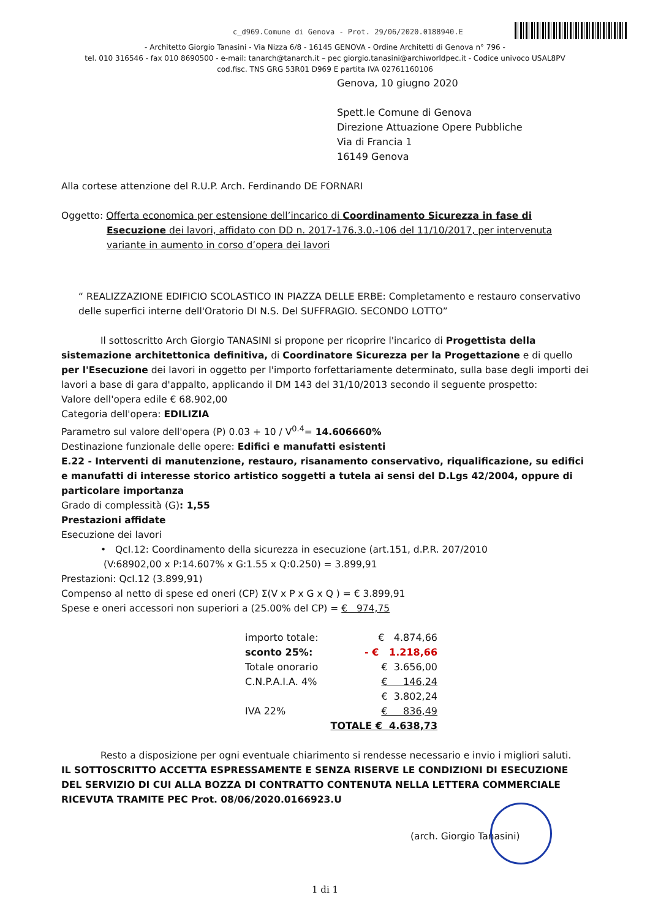c_d969.Comune di Genova - Prot. 29/06/2020.0188940.E
- Architetto Giorgio Tanasini - Via Nizza 6/8 - 16145 GENOVA - Ordine Architetti di Genova n° 796 -
tel. 010 316546 - fax 010 8690500 - e-mail: tanarch@tanarch.it – pec giorgio.tanasini@archiworldpec.it - Codice univoco USAL8PV
cod.fisc. TNS GRG 53R01 D969 E partita IVA 02761160106
Genova, 10 giugno 2020
Spett.le Comune di Genova
Direzione Attuazione Opere Pubbliche
Via di Francia 1
16149 Genova
Alla cortese attenzione del R.U.P. Arch. Ferdinando DE FORNARI
Oggetto: Offerta economica per estensione dell’incarico di Coordinamento Sicurezza in fase di Esecuzione dei lavori, affidato con DD n. 2017-176.3.0.-106 del 11/10/2017, per intervenuta variante in aumento in corso d’opera dei lavori
“ REALIZZAZIONE EDIFICIO SCOLASTICO IN PIAZZA DELLE ERBE: Completamento e restauro conservativo delle superfici interne dell'Oratorio DI N.S. Del SUFFRAGIO. SECONDO LOTTO”
Il sottoscritto Arch Giorgio TANASINI si propone per ricoprire l'incarico di Progettista della sistemazione architettonica definitiva, di Coordinatore Sicurezza per la Progettazione e di quello per l'Esecuzione dei lavori in oggetto per l'importo forfettariamente determinato, sulla base degli importi dei lavori a base di gara d'appalto, applicando il DM 143 del 31/10/2013 secondo il seguente prospetto:
Valore dell'opera edile € 68.902,00
Categoria dell'opera: EDILIZIA
Parametro sul valore dell'opera (P) 0.03 + 10 / V<sup>0.4</sup>= 14.606660%
Destinazione funzionale delle opere: Edifici e manufatti esistenti
E.22 - Interventi di manutenzione, restauro, risanamento conservativo, riqualificazione, su edifici e manufatti di interesse storico artistico soggetti a tutela ai sensi del D.Lgs 42/2004, oppure di particolare importanza
Grado di complessità (G): 1,55
Prestazioni affidate
Esecuzione dei lavori
• QcI.12: Coordinamento della sicurezza in esecuzione (art.151, d.P.R. 207/2010
(V:68902,00 x P:14.607% x G:1.55 x Q:0.250) = 3.899,91
Prestazioni: QcI.12 (3.899,91)
Compenso al netto di spese ed oneri (CP) Σ(V x P x G x Q ) = € 3.899,91
Spese e oneri accessori non superiori a (25.00% del CP) = € 974,75
| importo totale: | € 4.874,66 |
| sconto 25%: | - € 1.218,66 |
| Totale onorario | € 3.656,00 |
| C.N.P.A.I.A. 4% | € 146,24 |
| | € 3.802,24 |
| IVA 22% | € 836,49 |
| | TOTALE € 4.638,73 |
Resto a disposizione per ogni eventuale chiarimento si rendesse necessario e invio i migliori saluti.
IL SOTTOSCRITTO ACCETTA ESPRESSAMENTE E SENZA RISERVE LE CONDIZIONI DI ESECUZIONE DEL SERVIZIO DI CUI ALLA BOZZA DI CONTRATTO CONTENUTA NELLA LETTERA COMMERCIALE RICEVUTA TRAMITE PEC Prot. 08/06/2020.0166923.U
(arch. Giorgio Tanasini)
1 di 1